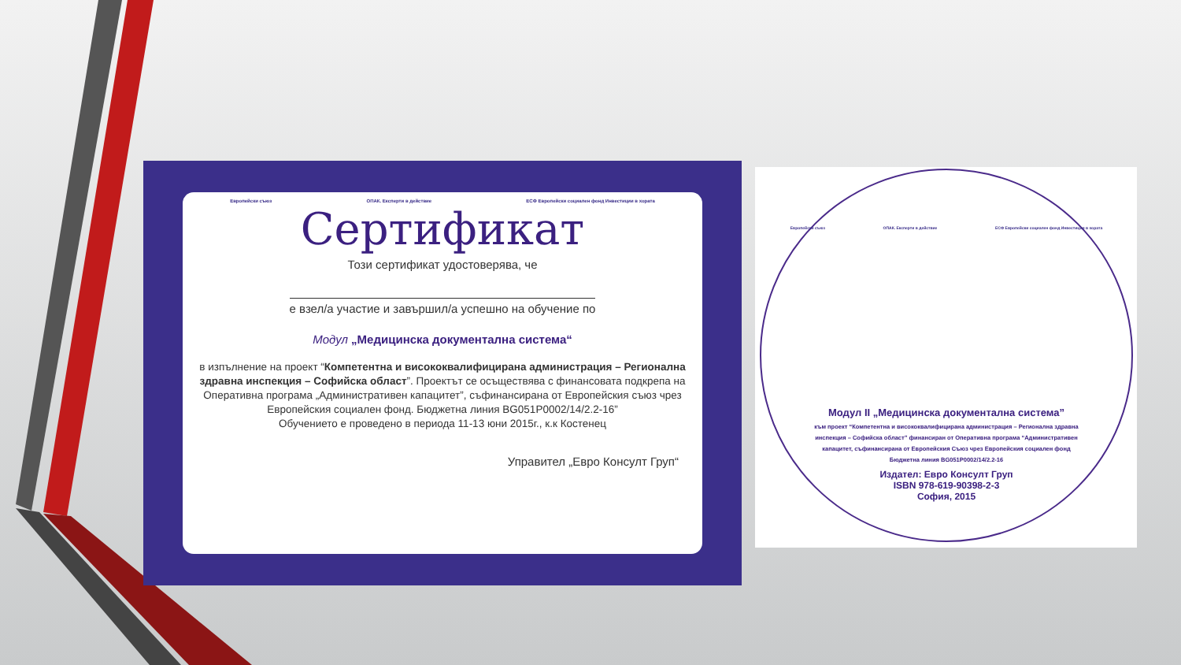Европейски съюз ОПАК. Експерти в действие ЕСФ Европейски социален фонд Инвестиции в хората
Сертификат
Този сертификат удостоверява, че
е взел/а участие и завършил/а успешно на обучение по
Модул „Медицинска документална система“
в изпълнение на проект “Компетентна и висококвалифицирана администрация – Регионална здравна инспекция – Софийска област”. Проектът се осъществява с финансовата подкрепа на Оперативна програма „Административен капацитет”, съфинансирана от Европейския съюз чрез Европейския социален фонд. Бюджетна линия BG051P0002/14/2.2-16”
Обучението е проведено в периода 11-13 юни 2015г., к.к Костенец
Управител „Евро Консулт Груп“
Европейски съюз ОПАК. Експерти в действие ЕСФ Европейски социален фонд Инвестиции в хората
Модул II „Медицинска документална система”
към проект “Компетентна и висококвалифицирана администрация – Регионална здравна инспекция – Софийска област” финансиран от Оперативна програма “Административен капацитет, съфинансирана от Европейския Съюз чрез Европейския социален фонд
Бюджетна линия BG051P0002/14/2.2-16
Издател: Евро Консулт Груп
ISBN 978-619-90398-2-3
София, 2015